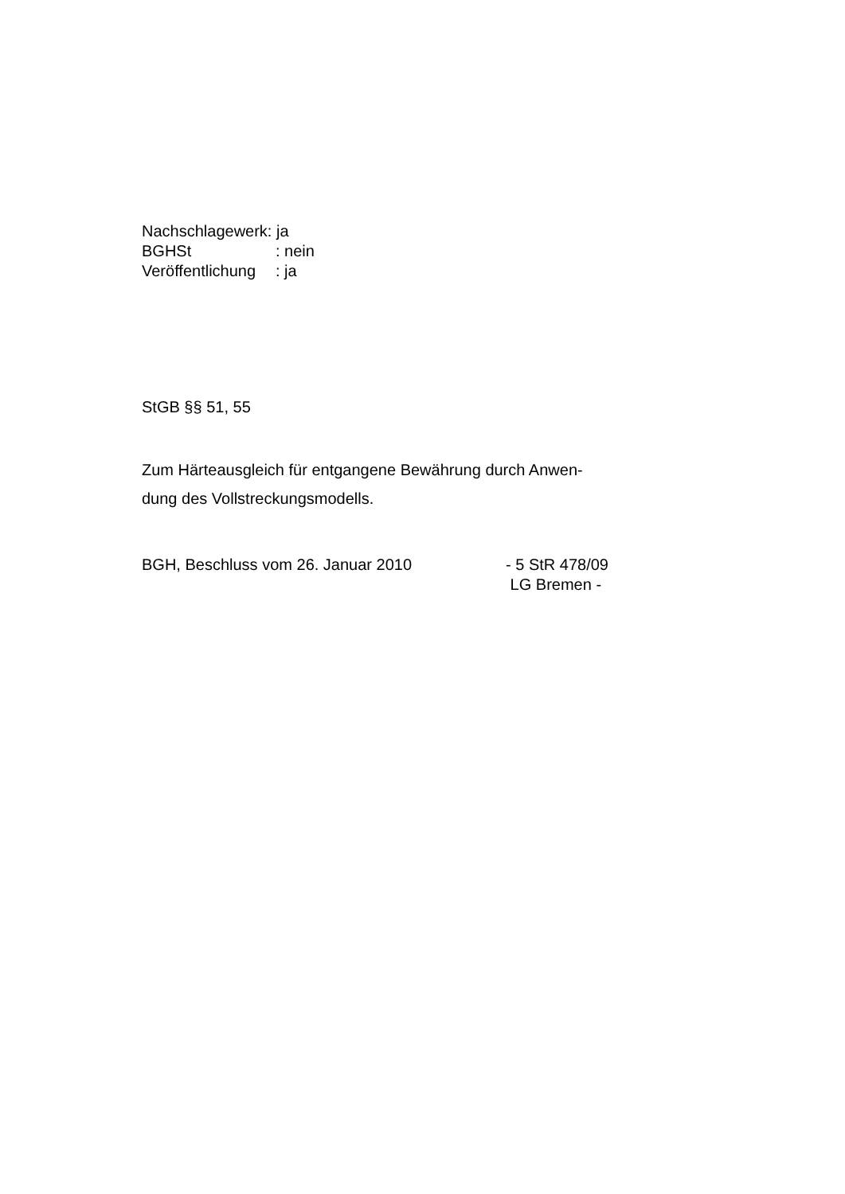Nachschlagewerk: ja
BGHSt: nein
Veröffentlichung: ja
StGB §§ 51, 55
Zum Härteausgleich für entgangene Bewährung durch Anwen-
dung des Vollstreckungsmodells.
BGH, Beschluss vom 26. Januar 2010 - 5 StR 478/09
LG Bremen -